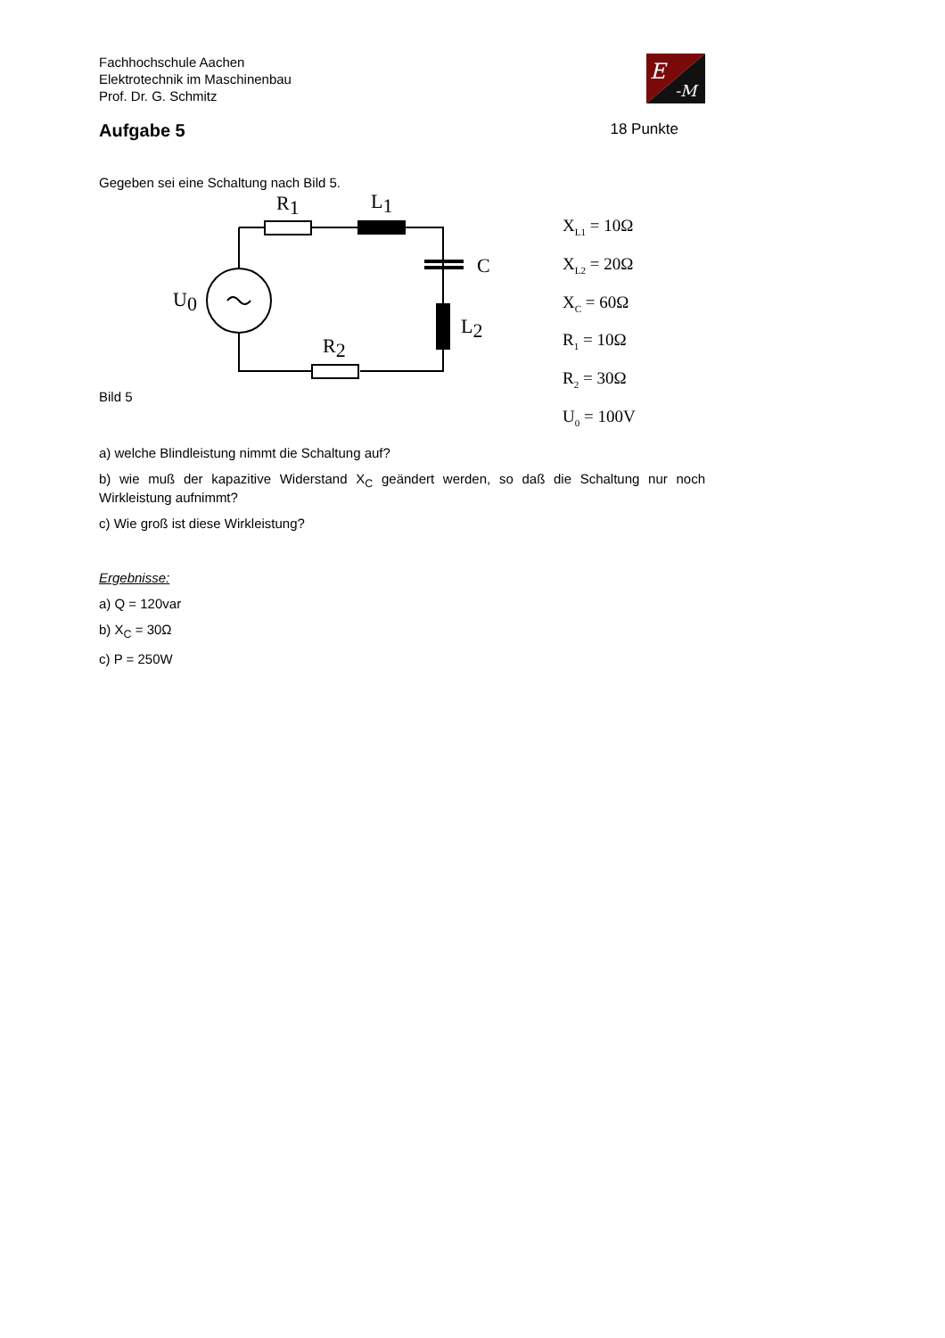Fachhochschule Aachen
Elektrotechnik im Maschinenbau
Prof. Dr. G. Schmitz
E
-M
Aufgabe 5
18 Punkte
Gegeben sei eine Schaltung nach Bild 5.
R1
L1
C
U0
L2
R2
X<sub>L1</sub> = 10Ω
X<sub>L2</sub> = 20Ω
X<sub>C</sub> = 60Ω
R<sub>1</sub> = 10Ω
R<sub>2</sub> = 30Ω
U<sub>0</sub> = 100V
Bild 5
a) welche Blindleistung nimmt die Schaltung auf?
b) wie muß der kapazitive Widerstand X<sub>C</sub> geändert werden, so daß die Schaltung nur noch Wirkleistung aufnimmt?
c) Wie groß ist diese Wirkleistung?
Ergebnisse:
a) Q = 120var
b) X<sub>C</sub> = 30Ω
c) P = 250W